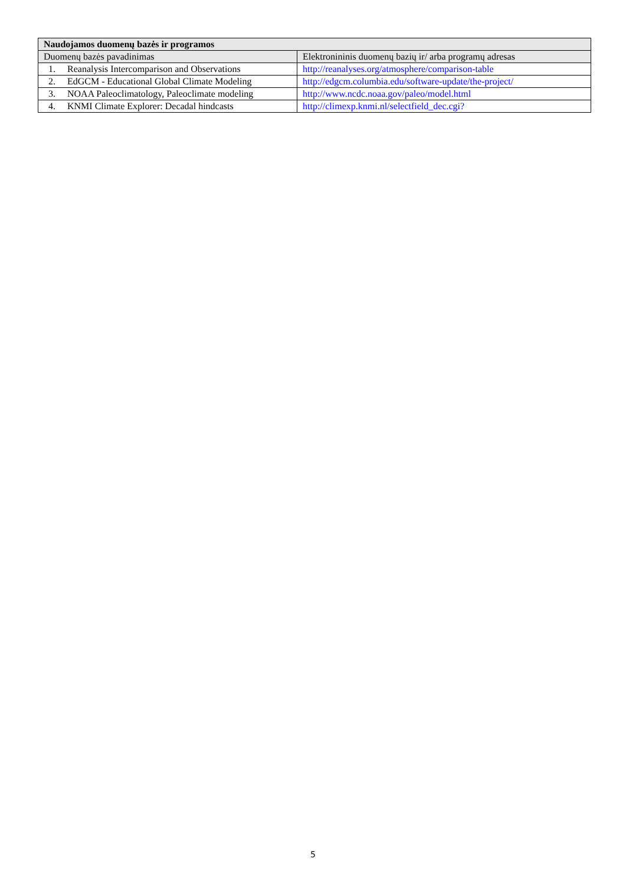| Naudojamos duomenų bazės ir programos | |
| --- | --- |
| Duomenų bazės pavadinimas | Elektronininis duomenų bazių ir/ arba programų adresas |
| 1. Reanalysis Intercomparison and Observations | http://reanalyses.org/atmosphere/comparison-table |
| 2. EdGCM - Educational Global Climate Modeling | http://edgcm.columbia.edu/software-update/the-project/ |
| 3. NOAA Paleoclimatology, Paleoclimate modeling | http://www.ncdc.noaa.gov/paleo/model.html |
| 4. KNMI Climate Explorer: Decadal hindcasts | http://climexp.knmi.nl/selectfield_dec.cgi? |
5